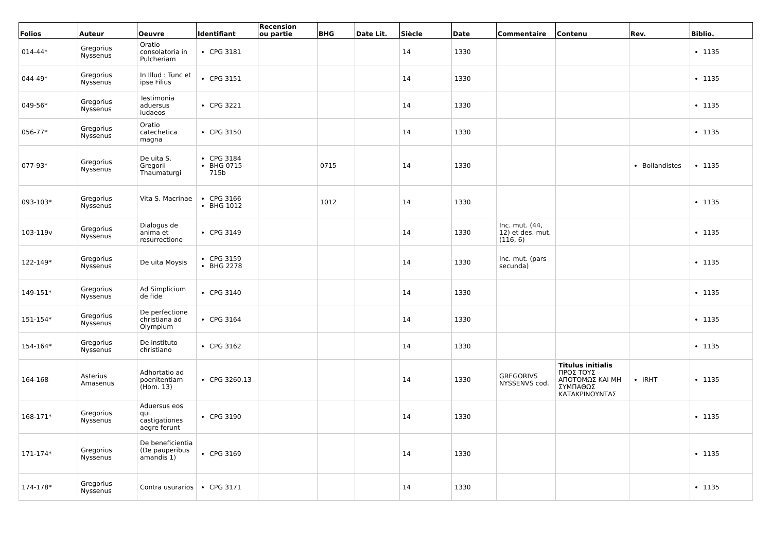| Folios | Auteur | Oeuvre | Identifiant | Recension ou partie | BHG | Date Lit. | Siècle | Date | Commentaire | Contenu | Rev. | Biblio. |
| --- | --- | --- | --- | --- | --- | --- | --- | --- | --- | --- | --- | --- |
| 014-44* | Gregorius Nyssenus | Oratio consolatoria in Pulcheriam | CPG 3181 | | | | 14 | 1330 | | | | 1135 |
| 044-49* | Gregorius Nyssenus | In Illud : Tunc et ipse Filius | CPG 3151 | | | | 14 | 1330 | | | | 1135 |
| 049-56* | Gregorius Nyssenus | Testimonia aduersus iudaeos | CPG 3221 | | | | 14 | 1330 | | | | 1135 |
| 056-77* | Gregorius Nyssenus | Oratio catechetica magna | CPG 3150 | | | | 14 | 1330 | | | | 1135 |
| 077-93* | Gregorius Nyssenus | De uita S. Gregorii Thaumaturgi | CPG 3184 BHG 0715-715b | | 0715 | | 14 | 1330 | | | Bollandistes | 1135 |
| 093-103* | Gregorius Nyssenus | Vita S. Macrinae | CPG 3166 BHG 1012 | | 1012 | | 14 | 1330 | | | | 1135 |
| 103-119v | Gregorius Nyssenus | Dialogus de anima et resurrectione | CPG 3149 | | | | 14 | 1330 | Inc. mut. (44, 12) et des. mut. (116, 6) | | | 1135 |
| 122-149* | Gregorius Nyssenus | De uita Moysis | CPG 3159 BHG 2278 | | | | 14 | 1330 | Inc. mut. (pars secunda) | | | 1135 |
| 149-151* | Gregorius Nyssenus | Ad Simplicium de fide | CPG 3140 | | | | 14 | 1330 | | | | 1135 |
| 151-154* | Gregorius Nyssenus | De perfectione christiana ad Olympium | CPG 3164 | | | | 14 | 1330 | | | | 1135 |
| 154-164* | Gregorius Nyssenus | De instituto christiano | CPG 3162 | | | | 14 | 1330 | | | | 1135 |
| 164-168 | Asterius Amasenus | Adhortatio ad poenitentiam (Hom. 13) | CPG 3260.13 | | | | 14 | 1330 | GREGORIVS NYSSENVS cod. | Titulus initialis ΠΡΟΣ ΤΟΥΣ ΑΠΟΤΟΜΩΣ ΚΑΙ ΜΗ ΣΥΜΠΑΘΩΣ ΚΑΤΑΚΡΙΝΟΥΝΤΑΣ | IRHT | 1135 |
| 168-171* | Gregorius Nyssenus | Aduersus eos qui castigationes aegre ferunt | CPG 3190 | | | | 14 | 1330 | | | | 1135 |
| 171-174* | Gregorius Nyssenus | De beneficientia (De pauperibus amandis 1) | CPG 3169 | | | | 14 | 1330 | | | | 1135 |
| 174-178* | Gregorius Nyssenus | Contra usurarios | CPG 3171 | | | | 14 | 1330 | | | | 1135 |